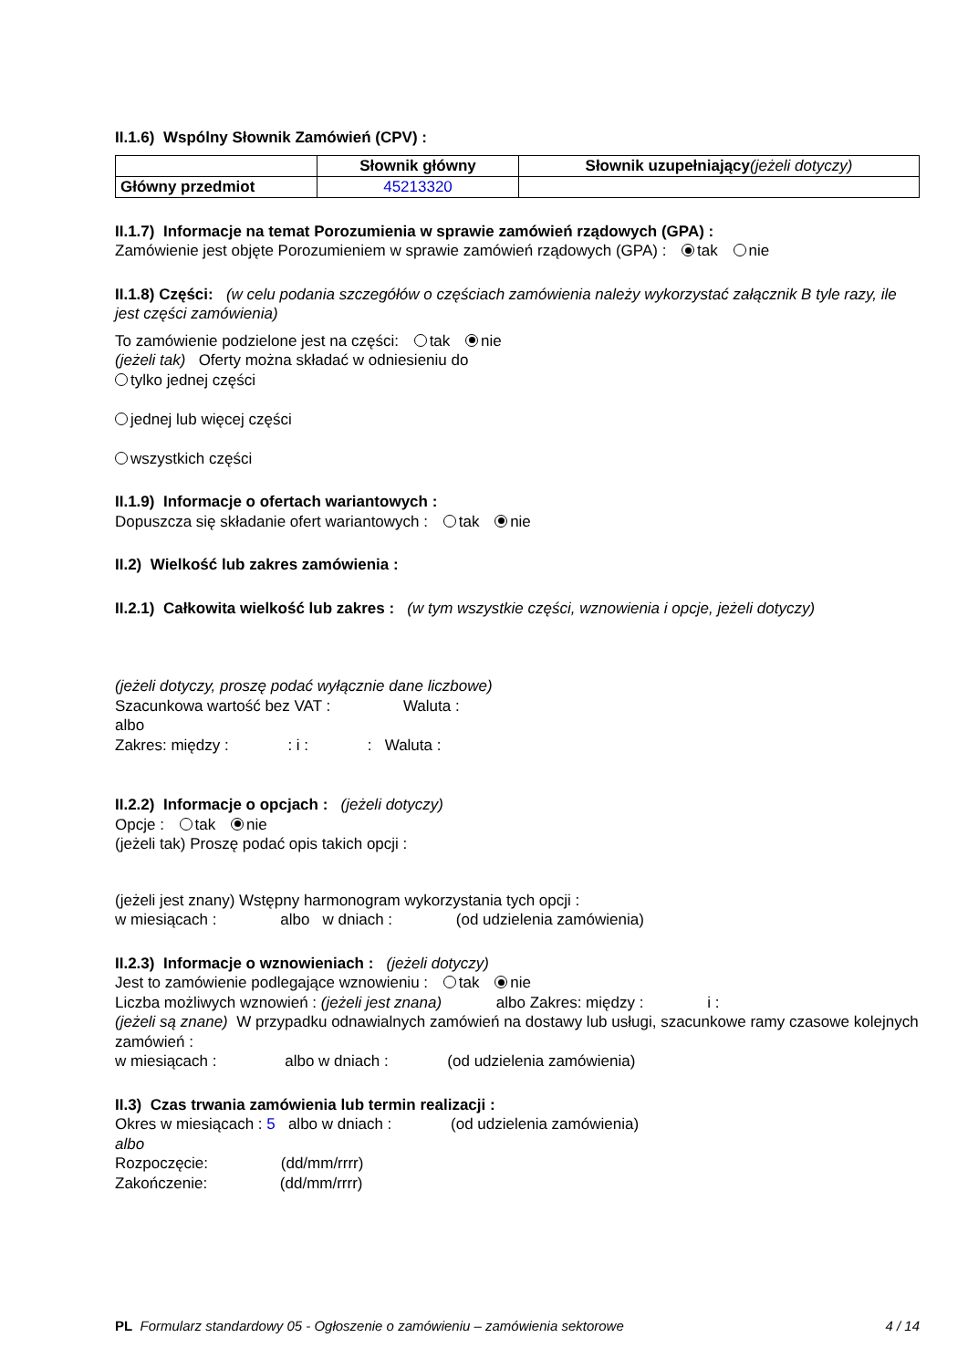II.1.6) Wspólny Słownik Zamówień (CPV) :
| | Słownik główny | Słownik uzupełniający (jeżeli dotyczy) |
| --- | --- | --- |
| Główny przedmiot | 45213320 | |
II.1.7) Informacje na temat Porozumienia w sprawie zamówień rządowych (GPA) :
Zamówienie jest objęte Porozumieniem w sprawie zamówień rządowych (GPA) : tak nie
II.1.8) Części: (w celu podania szczegółów o częściach zamówienia należy wykorzystać załącznik B tyle razy, ile jest części zamówienia)
To zamówienie podzielone jest na części: tak nie
(jeżeli tak) Oferty można składać w odniesieniu do
tylko jednej części
jednej lub więcej części
wszystkich części
II.1.9) Informacje o ofertach wariantowych :
Dopuszcza się składanie ofert wariantowych : tak nie
II.2) Wielkość lub zakres zamówienia :
II.2.1) Całkowita wielkość lub zakres : (w tym wszystkie części, wznowienia i opcje, jeżeli dotyczy)
(jeżeli dotyczy, proszę podać wyłącznie dane liczbowe)
Szacunkowa wartość bez VAT : Waluta :
albo
Zakres: między : : i : : Waluta :
II.2.2) Informacje o opcjach : (jeżeli dotyczy)
Opcje : tak nie
(jeżeli tak) Proszę podać opis takich opcji :
(jeżeli jest znany) Wstępny harmonogram wykorzystania tych opcji :
w miesiącach : albo w dniach : (od udzielenia zamówienia)
II.2.3) Informacje o wznowieniach : (jeżeli dotyczy)
Jest to zamówienie podlegające wznowieniu : tak nie
Liczba możliwych wznowień : (jeżeli jest znana) albo Zakres: między : i :
(jeżeli są znane) W przypadku odnawialnych zamówień na dostawy lub usługi, szacunkowe ramy czasowe kolejnych zamówień :
w miesiącach : albo w dniach : (od udzielenia zamówienia)
II.3) Czas trwania zamówienia lub termin realizacji :
Okres w miesiącach : 5 albo w dniach : (od udzielenia zamówienia)
albo
Rozpoczęcie: (dd/mm/rrrr)
Zakończenie: (dd/mm/rrrr)
PL Formularz standardowy 05 - Ogłoszenie o zamówieniu – zamówienia sektorowe 4 / 14